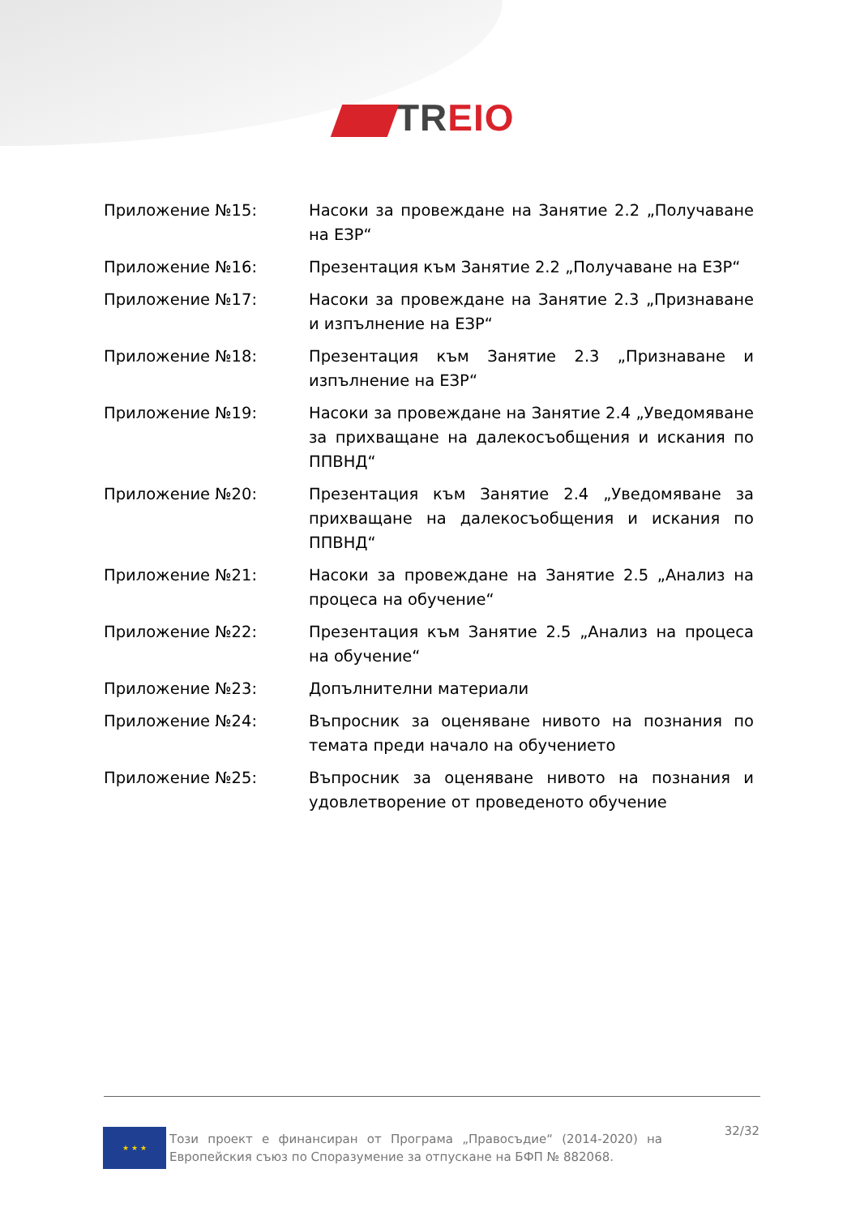TR EIO
Приложение №15: Насоки за провеждане на Занятие 2.2 „Получаване на ЕЗР“
Приложение №16: Презентация към Занятие 2.2 „Получаване на ЕЗР“
Приложение №17: Насоки за провеждане на Занятие 2.3 „Признаване и изпълнение на ЕЗР“
Приложение №18: Презентация към Занятие 2.3 „Признаване и изпълнение на ЕЗР“
Приложение №19: Насоки за провеждане на Занятие 2.4 „Уведомяване за прихващане на далекосъобщения и искания по ППВНД“
Приложение №20: Презентация към Занятие 2.4 „Уведомяване за прихващане на далекосъобщения и искания по ППВНД“
Приложение №21: Насоки за провеждане на Занятие 2.5 „Анализ на процеса на обучение“
Приложение №22: Презентация към Занятие 2.5 „Анализ на процеса на обучение“
Приложение №23: Допълнителни материали
Приложение №24: Въпросник за оценяване нивото на познания по темата преди начало на обучението
Приложение №25: Въпросник за оценяване нивото на познания и удовлетворение от проведеното обучение
★ ★ ★
Този проект е финансиран от Програма „Правосъдие“ (2014-2020) на Европейския съюз по Споразумение за отпускане на БФП № 882068.
32/32